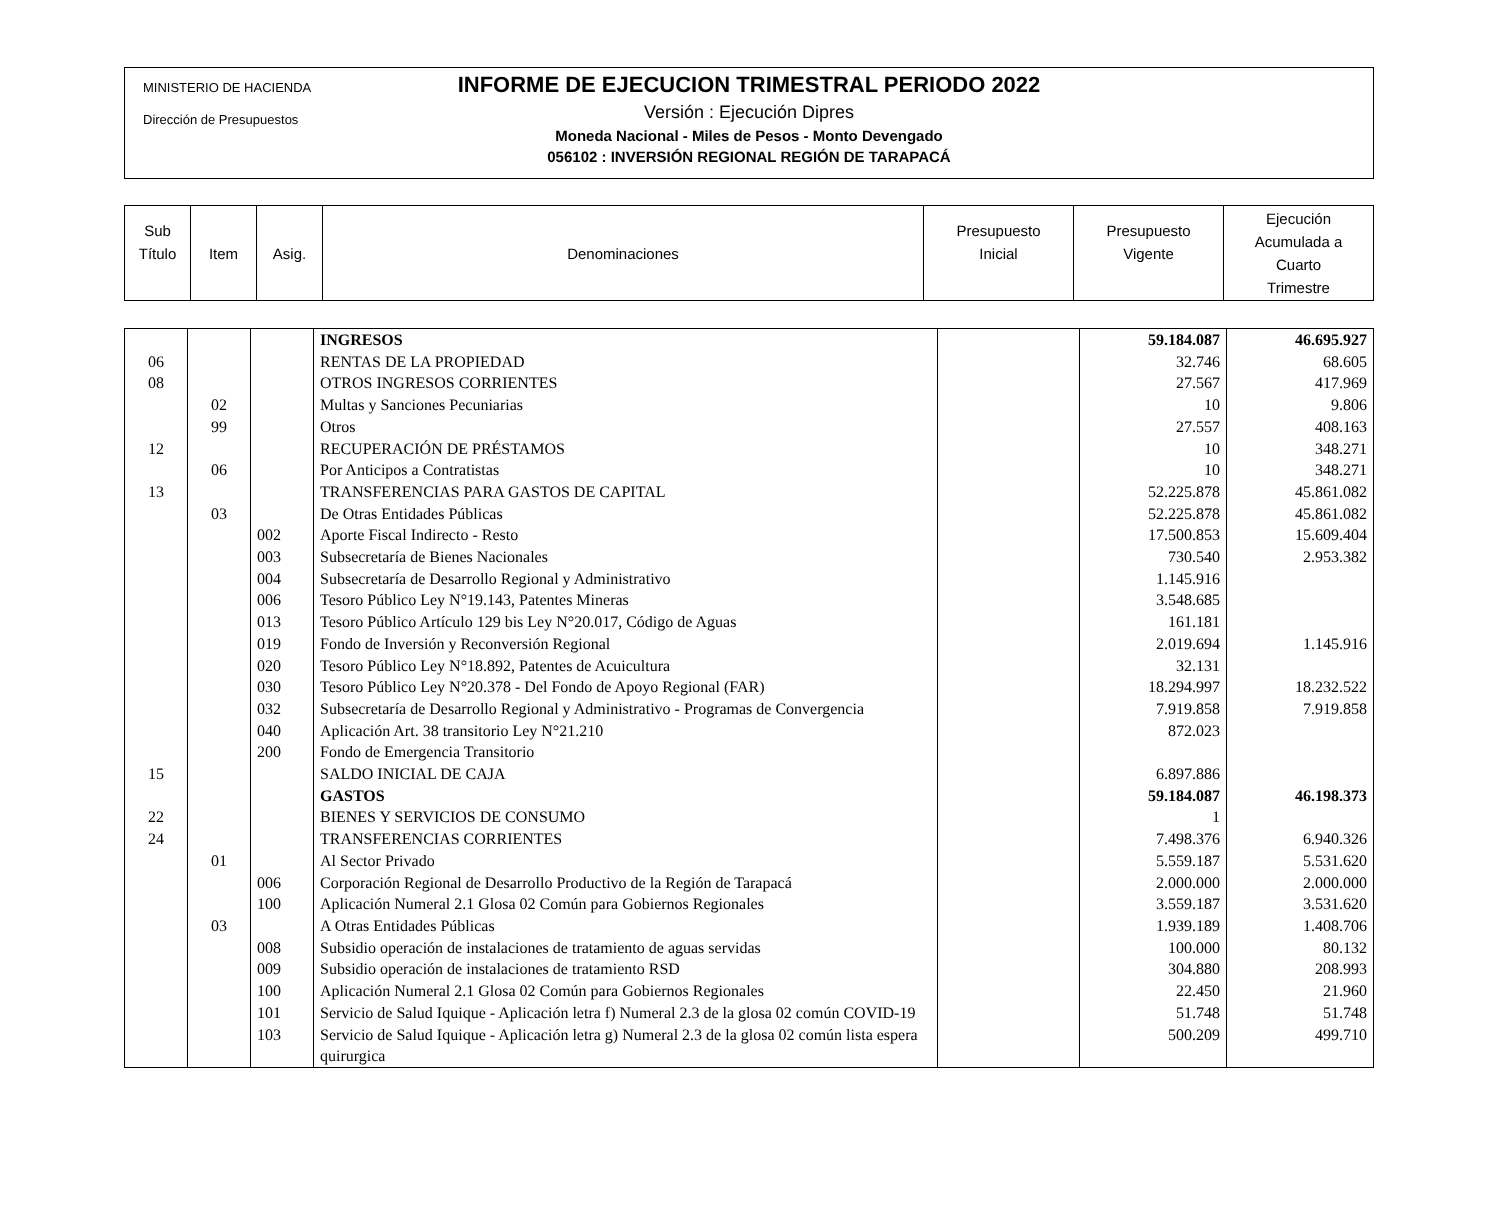MINISTERIO DE HACIENDA
Dirección de Presupuestos
INFORME DE EJECUCION TRIMESTRAL PERIODO 2022
Versión : Ejecución Dipres
Moneda Nacional - Miles de Pesos - Monto Devengado
056102 : INVERSIÓN REGIONAL REGIÓN DE TARAPACÁ
| Sub Título | Item | Asig. | Denominaciones | Presupuesto Inicial | Presupuesto Vigente | Ejecución Acumulada a Cuarto Trimestre |
| | | | INGRESOS | | 59.184.087 | 46.695.927 |
| 06 | | | RENTAS DE LA PROPIEDAD | | 32.746 | 68.605 |
| 08 | | | OTROS INGRESOS CORRIENTES | | 27.567 | 417.969 |
| | 02 | | Multas y Sanciones Pecuniarias | | 10 | 9.806 |
| | 99 | | Otros | | 27.557 | 408.163 |
| 12 | | | RECUPERACIÓN DE PRÉSTAMOS | | 10 | 348.271 |
| | 06 | | Por Anticipos a Contratistas | | 10 | 348.271 |
| 13 | | | TRANSFERENCIAS PARA GASTOS DE CAPITAL | | 52.225.878 | 45.861.082 |
| | 03 | | De Otras Entidades Públicas | | 52.225.878 | 45.861.082 |
| | | 002 | Aporte Fiscal Indirecto - Resto | | 17.500.853 | 15.609.404 |
| | | 003 | Subsecretaría de Bienes Nacionales | | 730.540 | 2.953.382 |
| | | 004 | Subsecretaría de Desarrollo Regional y Administrativo | | 1.145.916 | |
| | | 006 | Tesoro Público Ley N°19.143, Patentes Mineras | | 3.548.685 | |
| | | 013 | Tesoro Público Artículo 129 bis Ley N°20.017, Código de Aguas | | 161.181 | |
| | | 019 | Fondo de Inversión y Reconversión Regional | | 2.019.694 | 1.145.916 |
| | | 020 | Tesoro Público Ley N°18.892, Patentes de Acuicultura | | 32.131 | |
| | | 030 | Tesoro Público Ley N°20.378 - Del Fondo de Apoyo Regional (FAR) | | 18.294.997 | 18.232.522 |
| | | 032 | Subsecretaría de Desarrollo Regional y Administrativo - Programas de Convergencia | | 7.919.858 | 7.919.858 |
| | | 040 | Aplicación Art. 38 transitorio Ley N°21.210 | | 872.023 | |
| | | 200 | Fondo de Emergencia Transitorio | | | |
| 15 | | | SALDO INICIAL DE CAJA | | 6.897.886 | |
| | | | GASTOS | | 59.184.087 | 46.198.373 |
| 22 | | | BIENES Y SERVICIOS DE CONSUMO | | 1 | |
| 24 | | | TRANSFERENCIAS CORRIENTES | | 7.498.376 | 6.940.326 |
| | 01 | | Al Sector Privado | | 5.559.187 | 5.531.620 |
| | | 006 | Corporación Regional de Desarrollo Productivo de la Región de Tarapacá | | 2.000.000 | 2.000.000 |
| | | 100 | Aplicación Numeral 2.1 Glosa 02 Común para Gobiernos Regionales | | 3.559.187 | 3.531.620 |
| | 03 | | A Otras Entidades Públicas | | 1.939.189 | 1.408.706 |
| | | 008 | Subsidio operación de instalaciones de tratamiento de aguas servidas | | 100.000 | 80.132 |
| | | 009 | Subsidio operación de instalaciones de tratamiento RSD | | 304.880 | 208.993 |
| | | 100 | Aplicación Numeral 2.1 Glosa 02 Común para Gobiernos Regionales | | 22.450 | 21.960 |
| | | 101 | Servicio de Salud Iquique - Aplicación letra f) Numeral 2.3 de la glosa 02 común COVID-19 | | 51.748 | 51.748 |
| | | 103 | Servicio de Salud Iquique - Aplicación letra g) Numeral 2.3 de la glosa 02 común lista espera quirurgica | | 500.209 | 499.710 |